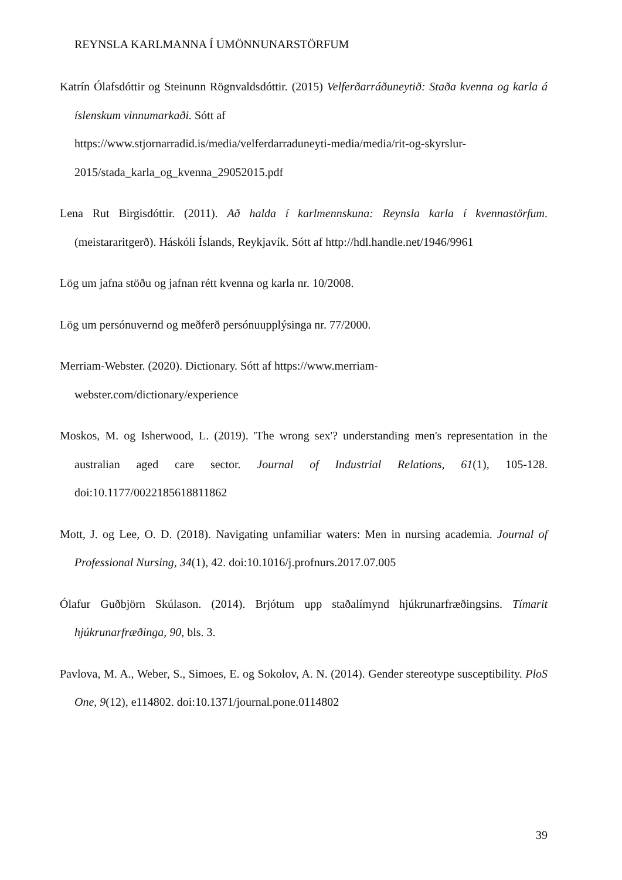REYNSLA KARLMANNA Í UMÖNNUNARSTÖRFUM
Katrín Ólafsdóttir og Steinunn Rögnvaldsdóttir. (2015) Velferðarráðuneytið: Staða kvenna og karla á íslenskum vinnumarkaði. Sótt af
https://www.stjornarradid.is/media/velferdarraduneyti-media/media/rit-og-skyrslur-2015/stada_karla_og_kvenna_29052015.pdf
Lena Rut Birgisdóttir. (2011). Að halda í karlmennskuna: Reynsla karla í kvennastörfum. (meistararitgerð). Háskóli Íslands, Reykjavík. Sótt af http://hdl.handle.net/1946/9961
Lög um jafna stöðu og jafnan rétt kvenna og karla nr. 10/2008.
Lög um persónuvernd og meðferð persónuupplýsinga nr. 77/2000.
Merriam-Webster. (2020). Dictionary. Sótt af https://www.merriam-
webster.com/dictionary/experience
Moskos, M. og Isherwood, L. (2019). 'The wrong sex'? understanding men's representation in the australian aged care sector. Journal of Industrial Relations, 61(1), 105-128. doi:10.1177/0022185618811862
Mott, J. og Lee, O. D. (2018). Navigating unfamiliar waters: Men in nursing academia. Journal of Professional Nursing, 34(1), 42. doi:10.1016/j.profnurs.2017.07.005
Ólafur Guðbjörn Skúlason. (2014). Brjótum upp staðalímynd hjúkrunarfræðingsins. Tímarit hjúkrunarfræðinga, 90, bls. 3.
Pavlova, M. A., Weber, S., Simoes, E. og Sokolov, A. N. (2014). Gender stereotype susceptibility. PloS One, 9(12), e114802. doi:10.1371/journal.pone.0114802
39